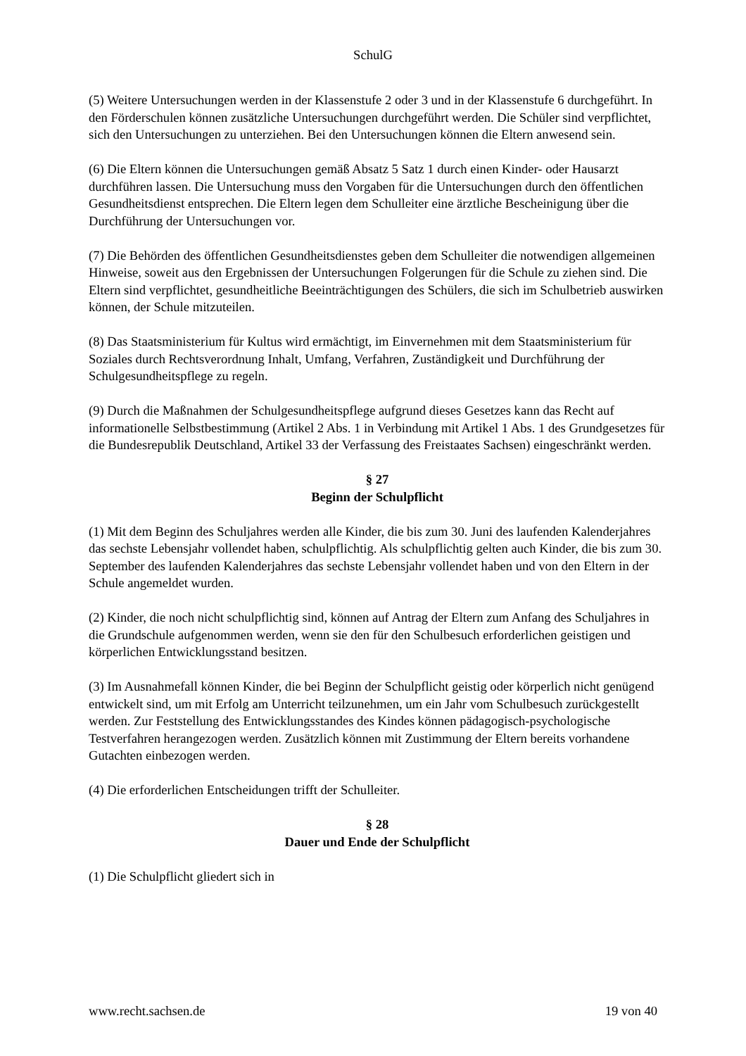SchulG
(5) Weitere Untersuchungen werden in der Klassenstufe 2 oder 3 und in der Klassenstufe 6 durchgeführt. In den Förderschulen können zusätzliche Untersuchungen durchgeführt werden. Die Schüler sind verpflichtet, sich den Untersuchungen zu unterziehen. Bei den Untersuchungen können die Eltern anwesend sein.
(6) Die Eltern können die Untersuchungen gemäß Absatz 5 Satz 1 durch einen Kinder- oder Hausarzt durchführen lassen. Die Untersuchung muss den Vorgaben für die Untersuchungen durch den öffentlichen Gesundheitsdienst entsprechen. Die Eltern legen dem Schulleiter eine ärztliche Bescheinigung über die Durchführung der Untersuchungen vor.
(7) Die Behörden des öffentlichen Gesundheitsdienstes geben dem Schulleiter die notwendigen allgemeinen Hinweise, soweit aus den Ergebnissen der Untersuchungen Folgerungen für die Schule zu ziehen sind. Die Eltern sind verpflichtet, gesundheitliche Beeinträchtigungen des Schülers, die sich im Schulbetrieb auswirken können, der Schule mitzuteilen.
(8) Das Staatsministerium für Kultus wird ermächtigt, im Einvernehmen mit dem Staatsministerium für Soziales durch Rechtsverordnung Inhalt, Umfang, Verfahren, Zuständigkeit und Durchführung der Schulgesundheitspflege zu regeln.
(9) Durch die Maßnahmen der Schulgesundheitspflege aufgrund dieses Gesetzes kann das Recht auf informationelle Selbstbestimmung (Artikel 2 Abs. 1 in Verbindung mit Artikel 1 Abs. 1 des Grundgesetzes für die Bundesrepublik Deutschland, Artikel 33 der Verfassung des Freistaates Sachsen) eingeschränkt werden.
§ 27
Beginn der Schulpflicht
(1) Mit dem Beginn des Schuljahres werden alle Kinder, die bis zum 30. Juni des laufenden Kalenderjahres das sechste Lebensjahr vollendet haben, schulpflichtig. Als schulpflichtig gelten auch Kinder, die bis zum 30. September des laufenden Kalenderjahres das sechste Lebensjahr vollendet haben und von den Eltern in der Schule angemeldet wurden.
(2) Kinder, die noch nicht schulpflichtig sind, können auf Antrag der Eltern zum Anfang des Schuljahres in die Grundschule aufgenommen werden, wenn sie den für den Schulbesuch erforderlichen geistigen und körperlichen Entwicklungsstand besitzen.
(3) Im Ausnahmefall können Kinder, die bei Beginn der Schulpflicht geistig oder körperlich nicht genügend entwickelt sind, um mit Erfolg am Unterricht teilzunehmen, um ein Jahr vom Schulbesuch zurückgestellt werden. Zur Feststellung des Entwicklungsstandes des Kindes können pädagogisch-psychologische Testverfahren herangezogen werden. Zusätzlich können mit Zustimmung der Eltern bereits vorhandene Gutachten einbezogen werden.
(4) Die erforderlichen Entscheidungen trifft der Schulleiter.
§ 28
Dauer und Ende der Schulpflicht
(1) Die Schulpflicht gliedert sich in
www.recht.sachsen.de 19 von 40